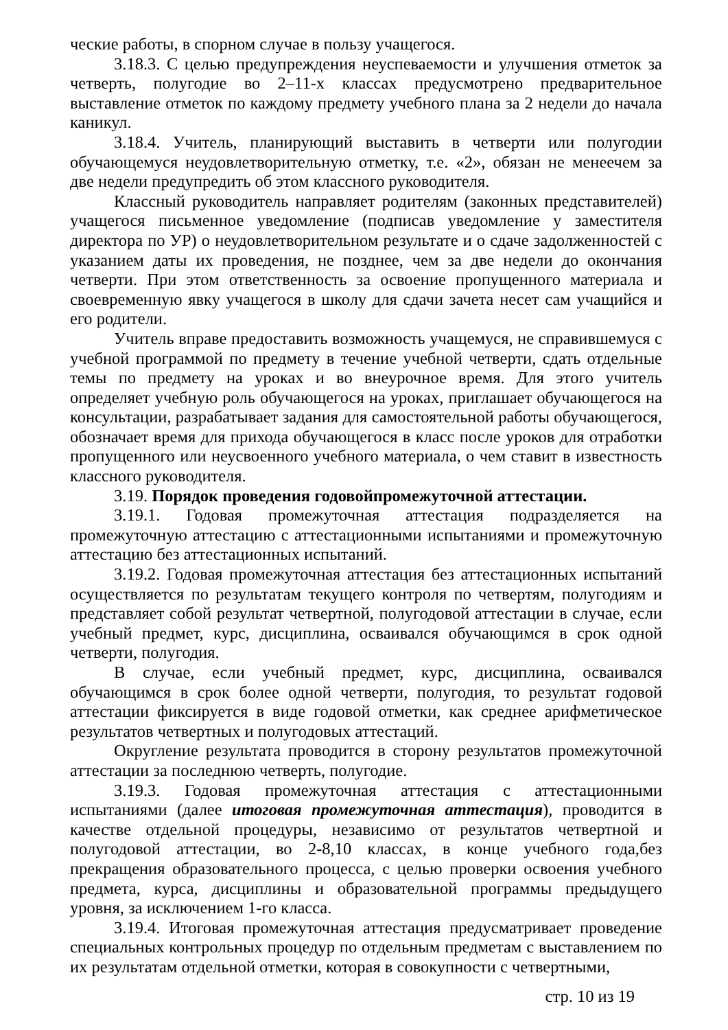ческие работы, в спорном случае в пользу учащегося.
3.18.3. С целью предупреждения неуспеваемости и улучшения отметок за четверть, полугодие во 2–11-х классах предусмотрено предварительное выставление отметок по каждому предмету учебного плана за 2 недели до начала каникул.
3.18.4. Учитель, планирующий выставить в четверти или полугодии обучающемуся неудовлетворительную отметку, т.е. «2», обязан не менеечем за две недели предупредить об этом классного руководителя.
Классный руководитель направляет родителям (законных представителей) учащегося письменное уведомление (подписав уведомление у заместителя директора по УР) о неудовлетворительном результате и о сдаче задолженностей с указанием даты их проведения, не позднее, чем за две недели до окончания четверти. При этом ответственность за освоение пропущенного материала и своевременную явку учащегося в школу для сдачи зачета несет сам учащийся и его родители.
Учитель вправе предоставить возможность учащемуся, не справившемуся с учебной программой по предмету в течение учебной четверти, сдать отдельные темы по предмету на уроках и во внеурочное время. Для этого учитель определяет учебную роль обучающегося на уроках, приглашает обучающегося на консультации, разрабатывает задания для самостоятельной работы обучающегося, обозначает время для прихода обучающегося в класс после уроков для отработки пропущенного или неусвоенного учебного материала, о чем ставит в известность классного руководителя.
3.19. Порядок проведения годовойпромежуточной аттестации.
3.19.1. Годовая промежуточная аттестация подразделяется на промежуточную аттестацию с аттестационными испытаниями и промежуточную аттестацию без аттестационных испытаний.
3.19.2. Годовая промежуточная аттестация без аттестационных испытаний осуществляется по результатам текущего контроля по четвертям, полугодиям и представляет собой результат четвертной, полугодовой аттестации в случае, если учебный предмет, курс, дисциплина, осваивался обучающимся в срок одной четверти, полугодия.
В случае, если учебный предмет, курс, дисциплина, осваивался обучающимся в срок более одной четверти, полугодия, то результат годовой аттестации фиксируется в виде годовой отметки, как среднее арифметическое результатов четвертных и полугодовых аттестаций.
Округление результата проводится в сторону результатов промежуточной аттестации за последнюю четверть, полугодие.
3.19.3. Годовая промежуточная аттестация с аттестационными испытаниями (далее итоговая промежуточная аттестация), проводится в качестве отдельной процедуры, независимо от результатов четвертной и полугодовой аттестации, во 2-8,10 классах, в конце учебного года,без прекращения образовательного процесса, с целью проверки освоения учебного предмета, курса, дисциплины и образовательной программы предыдущего уровня, за исключением 1-го класса.
3.19.4. Итоговая промежуточная аттестация предусматривает проведение специальных контрольных процедур по отдельным предметам с выставлением по их результатам отдельной отметки, которая в совокупности с четвертными,
стр. 10 из 19